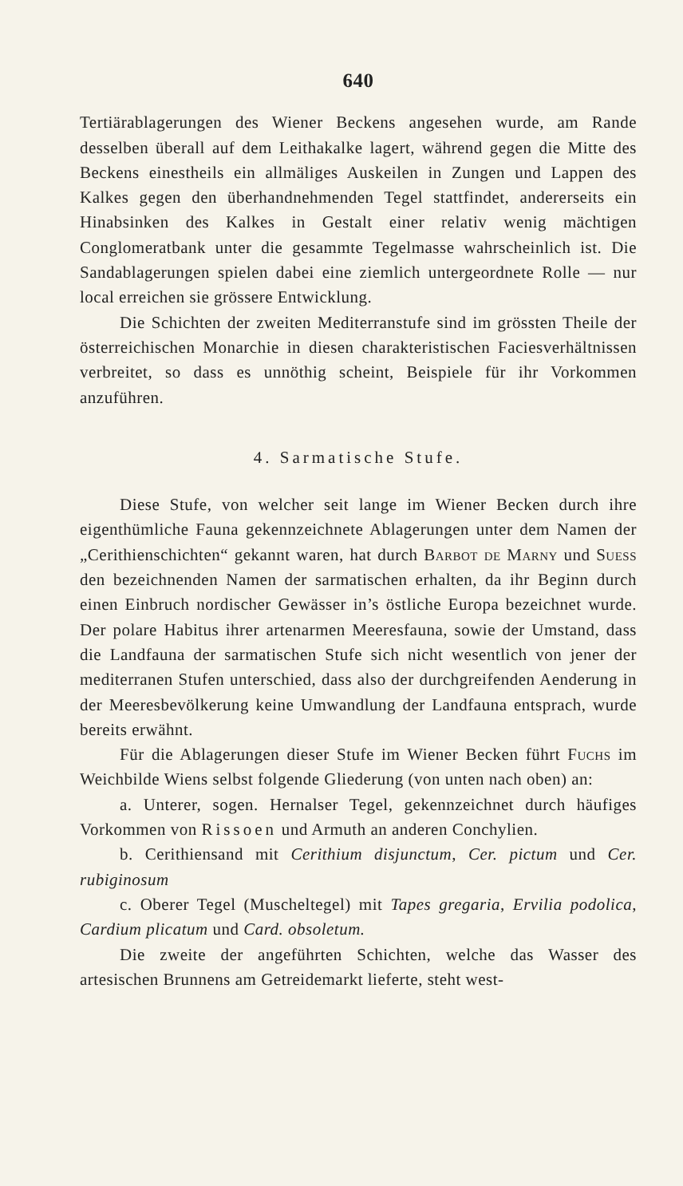640
Tertiärablagerungen des Wiener Beckens angesehen wurde, am Rande desselben überall auf dem Leithakalke lagert, während gegen die Mitte des Beckens einestheils ein allmäliges Auskeilen in Zungen und Lappen des Kalkes gegen den überhandnehmenden Tegel stattfindet, andererseits ein Hinabsinken des Kalkes in Gestalt einer relativ wenig mächtigen Conglomeratbank unter die gesammte Tegelmasse wahrscheinlich ist. Die Sandablagerungen spielen dabei eine ziemlich untergeordnete Rolle — nur local erreichen sie grössere Entwicklung.
Die Schichten der zweiten Mediterranstufe sind im grössten Theile der österreichischen Monarchie in diesen charakteristischen Faciesverhältnissen verbreitet, so dass es unnöthig scheint, Beispiele für ihr Vorkommen anzuführen.
4. Sarmatische Stufe.
Diese Stufe, von welcher seit lange im Wiener Becken durch ihre eigenthümliche Fauna gekennzeichnete Ablagerungen unter dem Namen der „Cerithienschichten“ gekannt waren, hat durch Barbot de Marny und Suess den bezeichnenden Namen der sarmatischen erhalten, da ihr Beginn durch einen Einbruch nordischer Gewässer in’s östliche Europa bezeichnet wurde. Der polare Habitus ihrer artenarmen Meeresfauna, sowie der Umstand, dass die Landfauna der sarmatischen Stufe sich nicht wesentlich von jener der mediterranen Stufen unterschied, dass also der durchgreifenden Aenderung in der Meeresbevölkerung keine Umwandlung der Landfauna entsprach, wurde bereits erwähnt.
Für die Ablagerungen dieser Stufe im Wiener Becken führt Fuchs im Weichbilde Wiens selbst folgende Gliederung (von unten nach oben) an:
a. Unterer, sogen. Hernalser Tegel, gekennzeichnet durch häufiges Vorkommen von Rissoen und Armuth an anderen Conchylien.
b. Cerithiensand mit Cerithium disjunctum, Cer. pictum und Cer. rubiginosum
c. Oberer Tegel (Muscheltegel) mit Tapes gregaria, Ervilia podolica, Cardium plicatum und Card. obsoletum.
Die zweite der angeführten Schichten, welche das Wasser des artesischen Brunnens am Getreidemarkt lieferte, steht west-